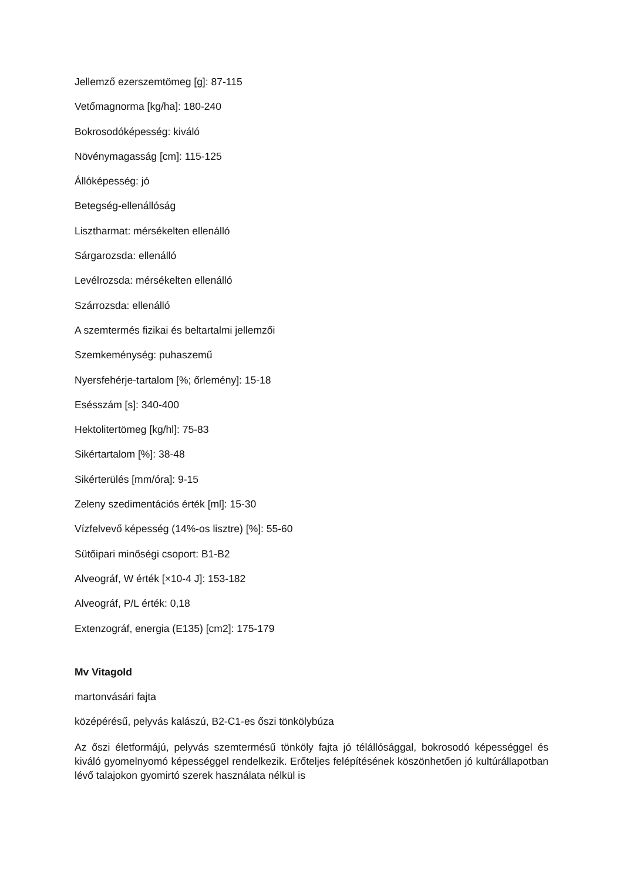Jellemző ezerszemtömeg [g]: 87-115
Vetőmagnorma [kg/ha]: 180-240
Bokrosodóképesség: kiváló
Növénymagasság [cm]: 115-125
Állóképesség: jó
Betegség-ellenállóság
Lisztharmat: mérsékelten ellenálló
Sárgarozsda: ellenálló
Levélrozsda: mérsékelten ellenálló
Szárrozsda: ellenálló
A szemtermés fizikai és beltartalmi jellemzői
Szemkeménység: puhaszemű
Nyersfehérje-tartalom [%; őrlemény]: 15-18
Esésszám [s]: 340-400
Hektolitertömeg [kg/hl]: 75-83
Sikértartalom [%]: 38-48
Sikérterülés [mm/óra]: 9-15
Zeleny szedimentációs érték [ml]: 15-30
Vízfelvevő képesség (14%-os lisztre) [%]: 55-60
Sütőipari minőségi csoport: B1-B2
Alveográf, W érték [×10-4 J]: 153-182
Alveográf, P/L érték: 0,18
Extenzográf, energia (E135) [cm2]: 175-179
Mv Vitagold
martonvásári fajta
középérésű, pelyvás kalászú, B2-C1-es őszi tönkölybúza
Az őszi életformájú, pelyvás szemtermésű tönköly fajta jó télállósággal, bokrosodó képességgel és kiváló gyomelnyomó képességgel rendelkezik. Erőteljes felépítésének köszönhetően jó kultúrállapotban lévő talajokon gyomirtó szerek használata nélkül is